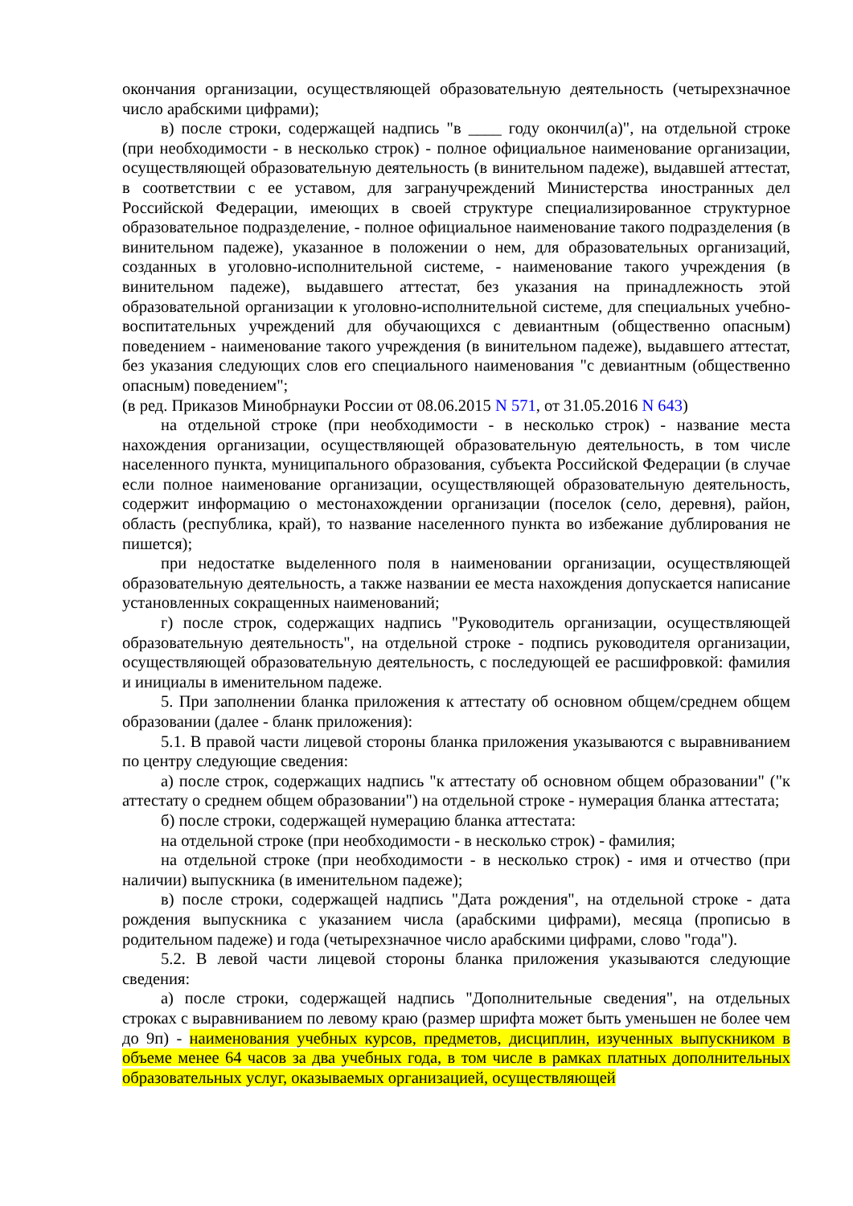окончания организации, осуществляющей образовательную деятельность (четырехзначное число арабскими цифрами);
в) после строки, содержащей надпись "в ____ году окончил(а)", на отдельной строке (при необходимости - в несколько строк) - полное официальное наименование организации, осуществляющей образовательную деятельность (в винительном падеже), выдавшей аттестат, в соответствии с ее уставом, для загранучреждений Министерства иностранных дел Российской Федерации, имеющих в своей структуре специализированное структурное образовательное подразделение, - полное официальное наименование такого подразделения (в винительном падеже), указанное в положении о нем, для образовательных организаций, созданных в уголовно-исполнительной системе, - наименование такого учреждения (в винительном падеже), выдавшего аттестат, без указания на принадлежность этой образовательной организации к уголовно-исполнительной системе, для специальных учебно-воспитательных учреждений для обучающихся с девиантным (общественно опасным) поведением - наименование такого учреждения (в винительном падеже), выдавшего аттестат, без указания следующих слов его специального наименования "с девиантным (общественно опасным) поведением";
(в ред. Приказов Минобрнауки России от 08.06.2015 N 571, от 31.05.2016 N 643)
на отдельной строке (при необходимости - в несколько строк) - название места нахождения организации, осуществляющей образовательную деятельность, в том числе населенного пункта, муниципального образования, субъекта Российской Федерации (в случае если полное наименование организации, осуществляющей образовательную деятельность, содержит информацию о местонахождении организации (поселок (село, деревня), район, область (республика, край), то название населенного пункта во избежание дублирования не пишется);
при недостатке выделенного поля в наименовании организации, осуществляющей образовательную деятельность, а также названии ее места нахождения допускается написание установленных сокращенных наименований;
г) после строк, содержащих надпись "Руководитель организации, осуществляющей образовательную деятельность", на отдельной строке - подпись руководителя организации, осуществляющей образовательную деятельность, с последующей ее расшифровкой: фамилия и инициалы в именительном падеже.
5. При заполнении бланка приложения к аттестату об основном общем/среднем общем образовании (далее - бланк приложения):
5.1. В правой части лицевой стороны бланка приложения указываются с выравниванием по центру следующие сведения:
а) после строк, содержащих надпись "к аттестату об основном общем образовании" ("к аттестату о среднем общем образовании") на отдельной строке - нумерация бланка аттестата;
б) после строки, содержащей нумерацию бланка аттестата:
на отдельной строке (при необходимости - в несколько строк) - фамилия;
на отдельной строке (при необходимости - в несколько строк) - имя и отчество (при наличии) выпускника (в именительном падеже);
в) после строки, содержащей надпись "Дата рождения", на отдельной строке - дата рождения выпускника с указанием числа (арабскими цифрами), месяца (прописью в родительном падеже) и года (четырехзначное число арабскими цифрами, слово "года").
5.2. В левой части лицевой стороны бланка приложения указываются следующие сведения:
а) после строки, содержащей надпись "Дополнительные сведения", на отдельных строках с выравниванием по левому краю (размер шрифта может быть уменьшен не более чем до 9п) - наименования учебных курсов, предметов, дисциплин, изученных выпускником в объеме менее 64 часов за два учебных года, в том числе в рамках платных дополнительных образовательных услуг, оказываемых организацией, осуществляющей